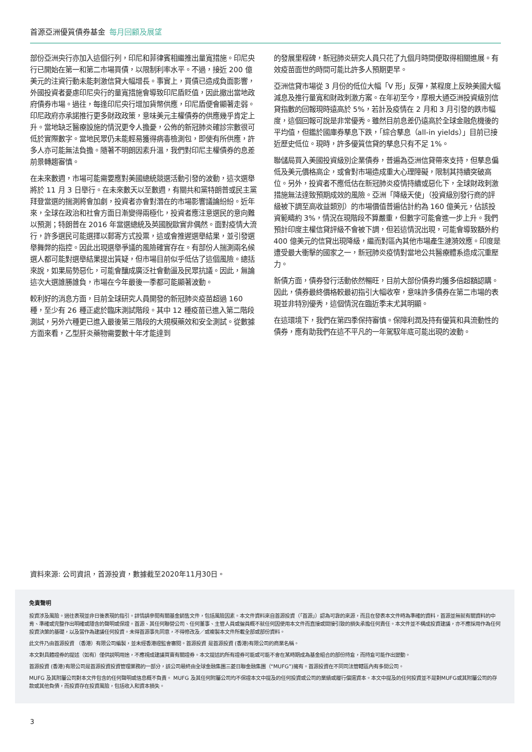首源亞洲優質債券基金 每月回顧及展望
部份亞洲央行亦加入這個行列，印尼和菲律賓相繼推出量寬措施。印尼央行已開始在第一和第二市場買債，以限制利率水平。不過，接近 200 億美元的注資行動未能刺激信貸大幅增長。事實上，買債已造成負面影響，外國投資者憂慮印尼央行的量寬措施會導致印尼盾貶值，因此撤出當地政府債券市場。過往，每逢印尼央行增加貨幣供應，印尼盾便會顯著走弱。印尼政府亦承諾推行更多財政政策，意味美元主權債券的供應幾乎肯定上升。當地缺乏醫療設施的情況更令人擔憂，公佈的新冠肺炎確診宗數很可低於實際數字。當地民眾仍未能輕易獲得病毒檢測包，即使有所供應，許多人亦可能無法負擔。隨著不明朗因素升溫，我們對印尼主權債券的息差前景轉趨審慎。
在未來數週，市場可能需要應對美國總統競選活動引發的波動，這次選舉將於 11 月 3 日舉行。在未來數天以至數週，有關共和黨特朗普或民主黨拜登當選的揣測將會加劇，投資者亦會對潛在的市場影響議論紛紛。近年來，全球在政治和社會方面日漸變得兩極化，投資者應注意選民的意向難以預測；特朗普在 2016 年當選總統及英國脫歐實非偶然。面對疫情大流行，許多選民可能選擇以郵寄方式投票，這或會推遲選舉結果，並引發選舉舞弊的指控。因此出現選舉爭議的風險確實存在。有部份人揣測兩名候選人都可能對選舉結果提出質疑，但市場目前似乎低估了這個風險。總括來說，如果局勢惡化，可能會釀成廣泛社會動盪及民眾抗議。因此，無論這次大選誰勝誰負，市場在今年最後一季都可能顯著波動。
較利好的消息方面，目前全球研究人員開發的新冠肺炎疫苗超過 160 種，至少有 26 種正處於臨床測試階段。其中 12 種疫苗已進入第二階段測試，另外六種更已進入最後第三階段的大規模藥效和安全測試。從數據方面來看，乙型肝炎藥物需要數十年才能達到
的發展里程碑，新冠肺炎研究人員只花了九個月時間便取得相關進展。有效疫苗面世的時間可能比許多人預期更早。
亞洲信貸市場從 3 月份的低位大幅「V 形」反彈，某程度上反映美國大幅減息及推行量寬和財政刺激方案。在年初至今，摩根大通亞洲投資級別信貸指數的回報現時遠高於 5%，若計及疫情在 2 月和 3 月引發的跌市幅度，這個回報可說是非常優秀。雖然目前息差仍遠高於全球金融危機後的平均值，但鑑於國庫券孳息下跌，「綜合孳息（all-in yields）」目前已接近歷史低位。現時，許多優質信貸的孳息只有不足 1%。
聯儲局買入美國投資級別企業債券，普遍為亞洲信貸帶來支持，但孳息偏低及美元價格高企，或會對市場造成重大心理障礙，限制其持續突破高位。另外，投資者不應低估在新冠肺炎疫情持續或惡化下，全球財政刺激措施無法達致預期成效的風險。亞洲「降級天使」（投資級別發行商的評級被下調至高收益類別）的市場價值普遍估計約為 160 億美元，佔該投資範疇約 3%，情況在現階段不算嚴重，但數字可能會進一步上升。我們預計印度主權信貸評級不會被下調，但若這情況出現，可能會導致額外約 400 億美元的信貸出現降級，繼而對區內其他市場產生漣漪效應。印度是遭受最大衝擊的國家之一，新冠肺炎疫情對當地公共醫療體系造成沉重壓力。
新債方面，債券發行活動依然暢旺，目前大部份債券均獲多倍超額認購。因此，債券最終價格較最初指引大幅收窄，意味許多債券在第二市場的表現並非特別優秀，這個情況在臨近季末尤其明顯。
在這環境下，我們在第四季保持審慎。保障利潤及持有優質和具流動性的債券，應有助我們在這不平凡的一年駕馭年底可能出現的波動。
資料來源: 公司資訊，首源投資，數據截至2020年11月30日。
免責聲明
投資涉及風險。過往表現並非日後表現的指引。詳情請參閱有關基金銷售文件，包括風險因素。本文件資料來自首源投資（「首源」）認為可靠的來源，而且在發表本文件時為準確的資料，首源並無就有關資料的中肯、準確或完整作出明確或隱含的聲明或保證。首源、其任何聯營公司、任何董事、主管人員或僱員概不就任何因使用本文件而直接或間接引致的損失承擔任何責任。本文件並不構成投資建議，亦不應採用作為任何投資決策的基礎，以及當作為建議任何投資。未得首源事先同意，不得修改及／或複製本文件所載全部或部份資料。
此文件乃由首源投資 （香港）有限公司編製，並未經香港證監會審閱。首源投資 是首源投資 (香港)有限公司的商業名稱。
本文對具體證券的提述（如有）僅供説明用途，不應視成建議買賣有關證券。本文提述的所有證券可能或可能不會在某時期成為基金組合的部份持倉，而持倉可能作出變動。
首源投資 (香港)有限公司是首源投資投資管理業務的一部分，該公司最終由全球金融集團三菱日聯金融集團（“MUFG”)擁有。首源投資在不同司法管轄區內有多間公司。
MUFG 及其附屬公司對本文件包含的任何聲明或信息概不負責。 MUFG 及其任何附屬公司均不保證本文中提及的任何投資或公司的業績或履行償還資本。本文中提及的任何投資並不是對MUFG或其附屬公司的存款或其他負債，而投資存在投資風險，包括收入和資本損失。
3